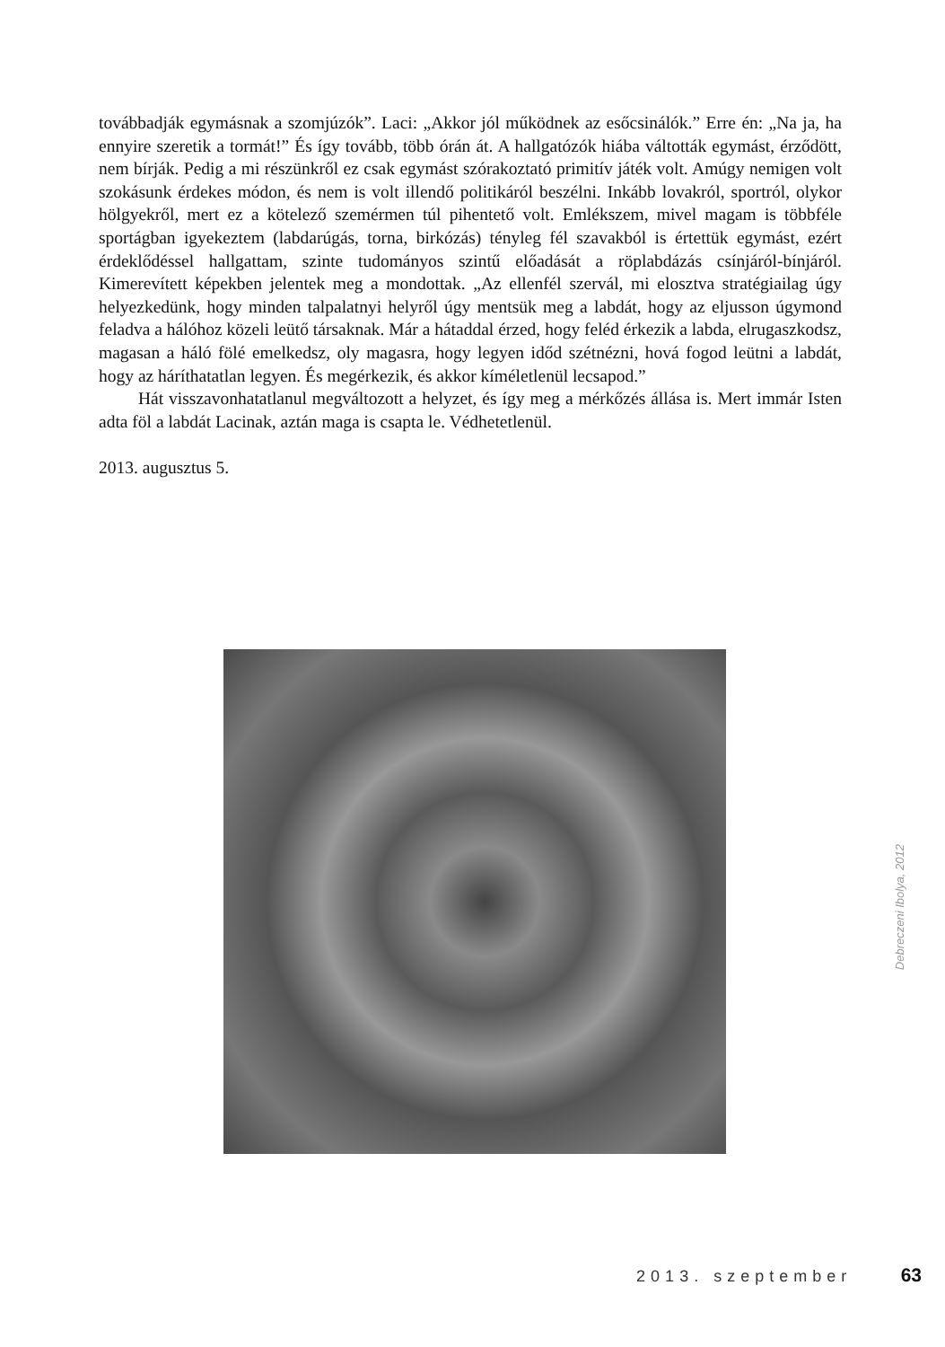továbbadják egymásnak a szomjúzók”. Laci: „Akkor jól működnek az esőcsinálók.” Erre én: „Na ja, ha ennyire szeretik a tormát!” És így tovább, több órán át. A hallgatózók hiába váltották egymást, érződött, nem bírják. Pedig a mi részünkről ez csak egymást szórakoztató primitív játék volt. Amúgy nemigen volt szokásunk érdekes módon, és nem is volt illendő politikáról beszélni. Inkább lovakról, sportról, olykor hölgyekről, mert ez a kötelező szemérmen túl pihentető volt. Emlékszem, mivel magam is többféle sportágban igyekeztem (labdarúgás, torna, birkózás) tényleg fél szavakból is értettük egymást, ezért érdeklődéssel hallgattam, szinte tudományos szintű előadását a röplabdázás csínjáról-bínjáról. Kimerevített képekben jelentek meg a mondottak. „Az ellenfél szervál, mi elosztva stratégiailag úgy helyezkedünk, hogy minden talpalatnyi helyről úgy mentsük meg a labdát, hogy az eljusson úgymond feladva a hálóhoz közeli leütő társaknak. Már a hátaddal érzed, hogy feléd érkezik a labda, elrugaszkodsz, magasan a háló fölé emelkedsz, oly magasra, hogy legyen időd szétnézni, hová fogod leütni a labdát, hogy az háríthatatlan legyen. És megérkezik, és akkor kíméletlenül lecsapod.”
Hát visszavonhatatlanul megváltozott a helyzet, és így meg a mérkőzés állása is. Mert immár Isten adta föl a labdát Lacinak, aztán maga is csapta le. Védhetetlenül.
2013. augusztus 5.
Debreczeni Ibolya, 2012
2013. szeptember 63